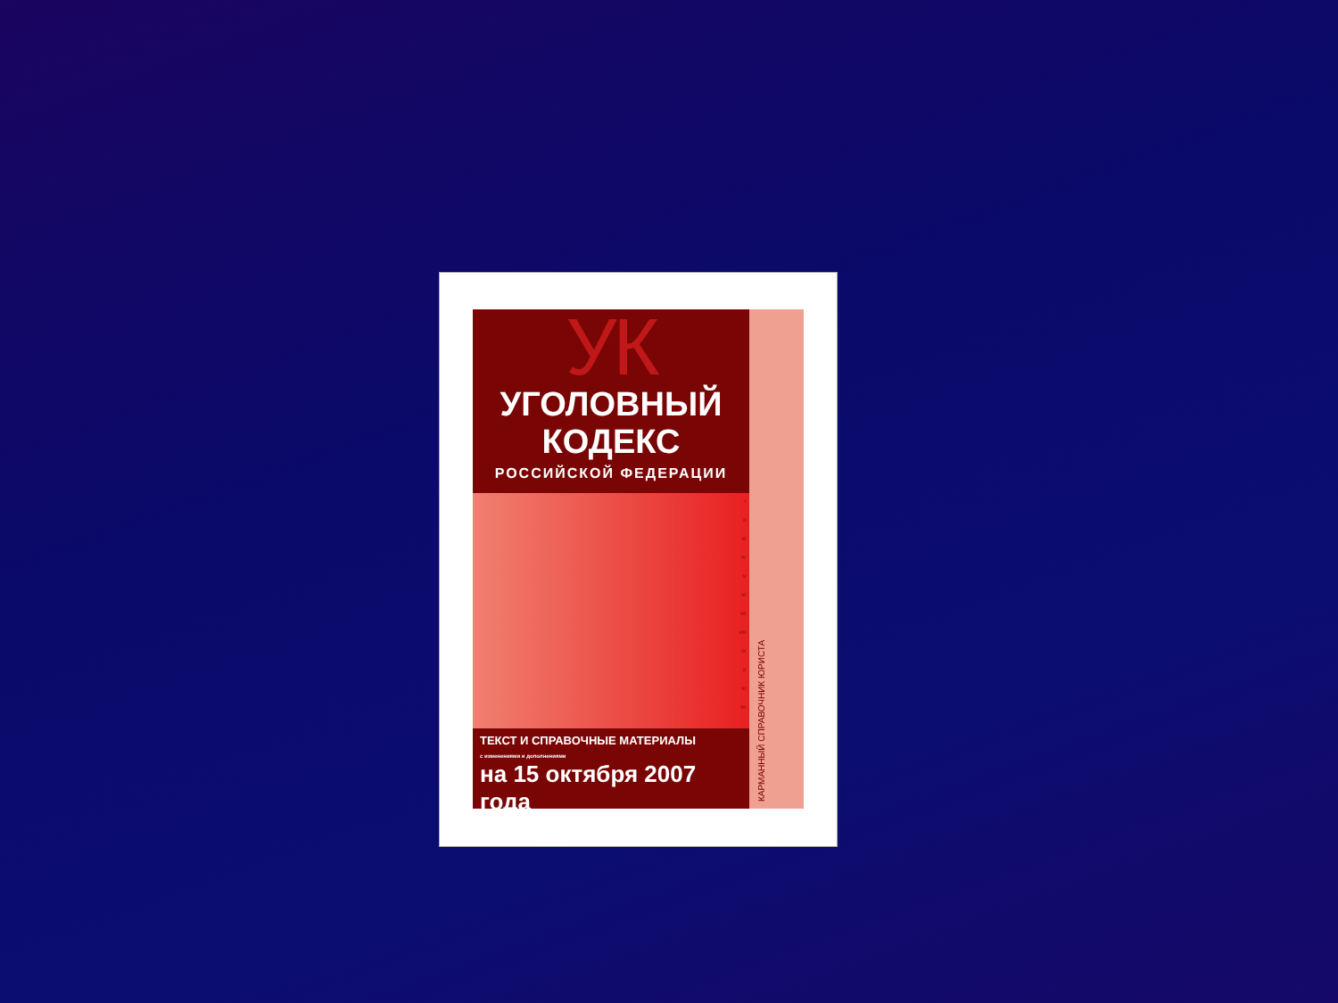УК
УГОЛОВНЫЙ
КОДЕКС
РОССИЙСКОЙ ФЕДЕРАЦИИ
I
II
III
IV
V
VI
VII
VIII
IX
X
XI
XII
ТЕКСТ И СПРАВОЧНЫЕ МАТЕРИАЛЫ
с изменениями и дополнениями
на 15 октября 2007 года
КАРМАННЫЙ СПРАВОЧНИК ЮРИСТА